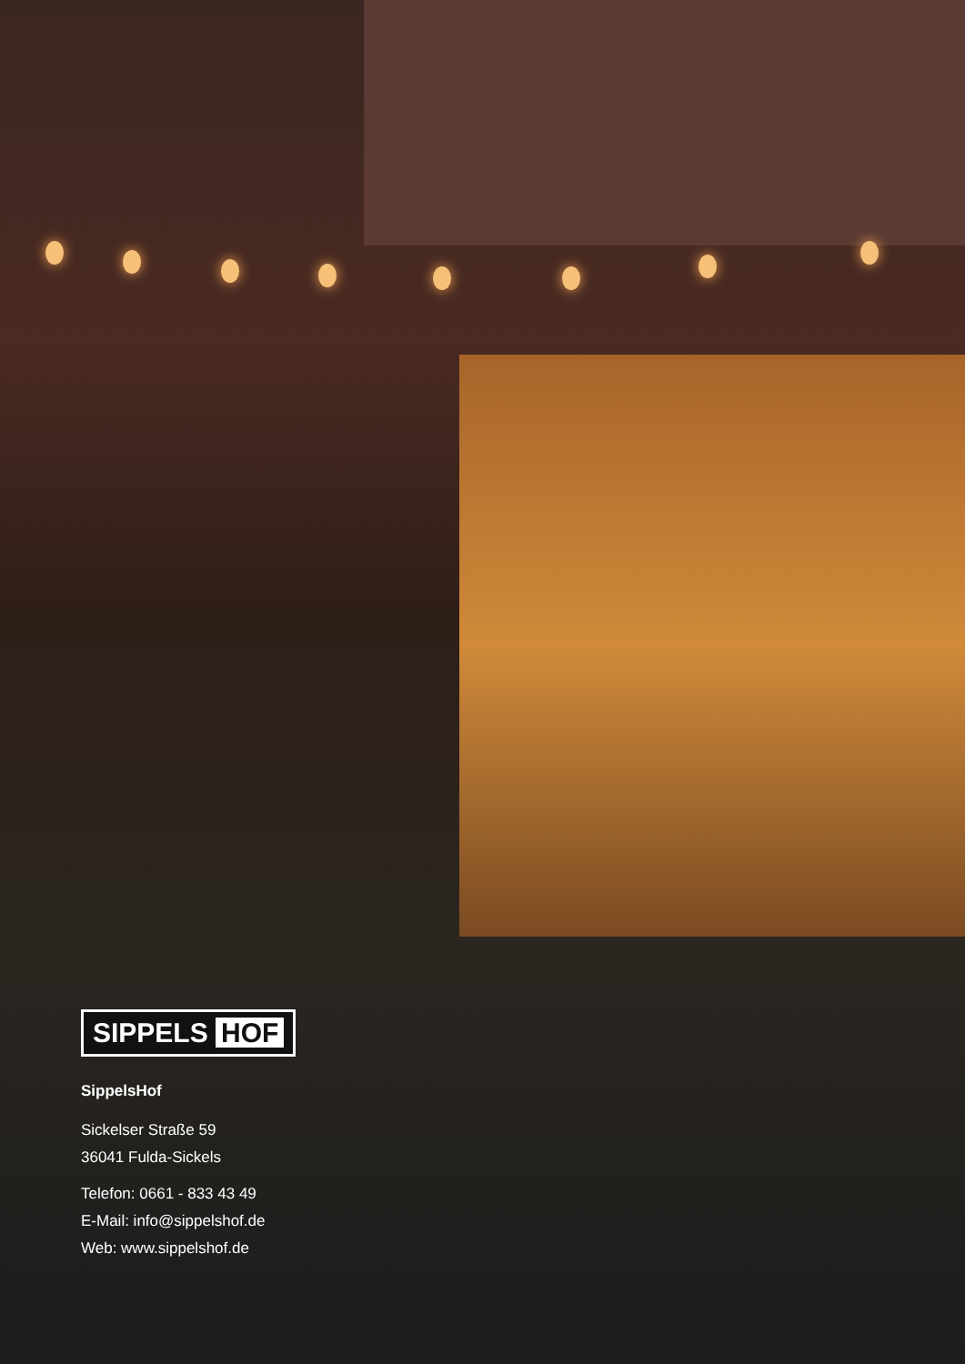SIPPELS HOF
SippelsHof
Sickelser Straße 59
36041 Fulda-Sickels
Telefon: 0661 - 833 43 49
E-Mail: info@sippelshof.de
Web: www.sippelshof.de